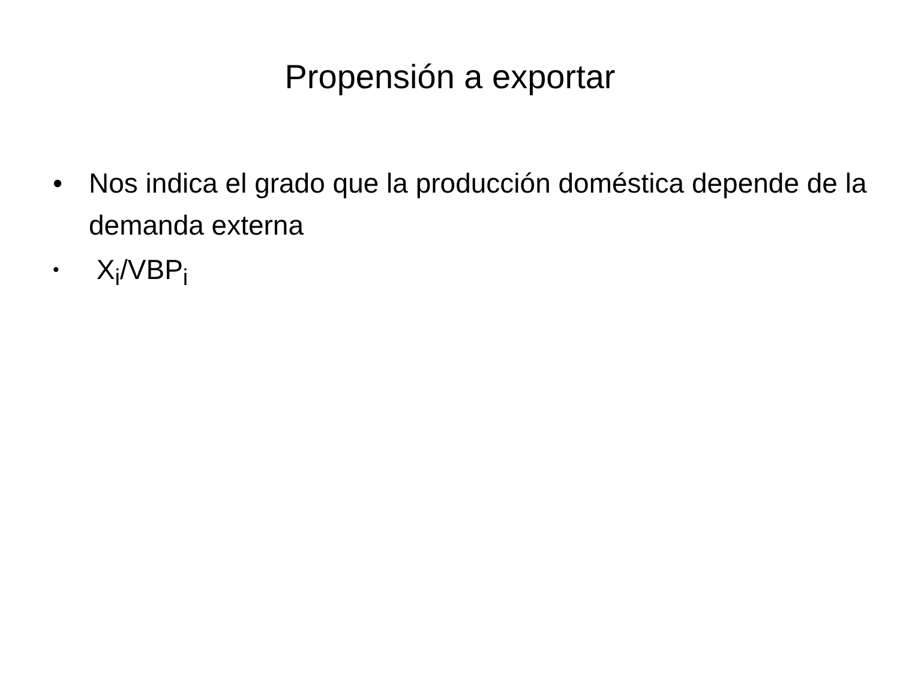Propensión a exportar
• Nos indica el grado que la producción doméstica depende de la demanda externa
• X<sub>i</sub>/VBP<sub>i</sub>